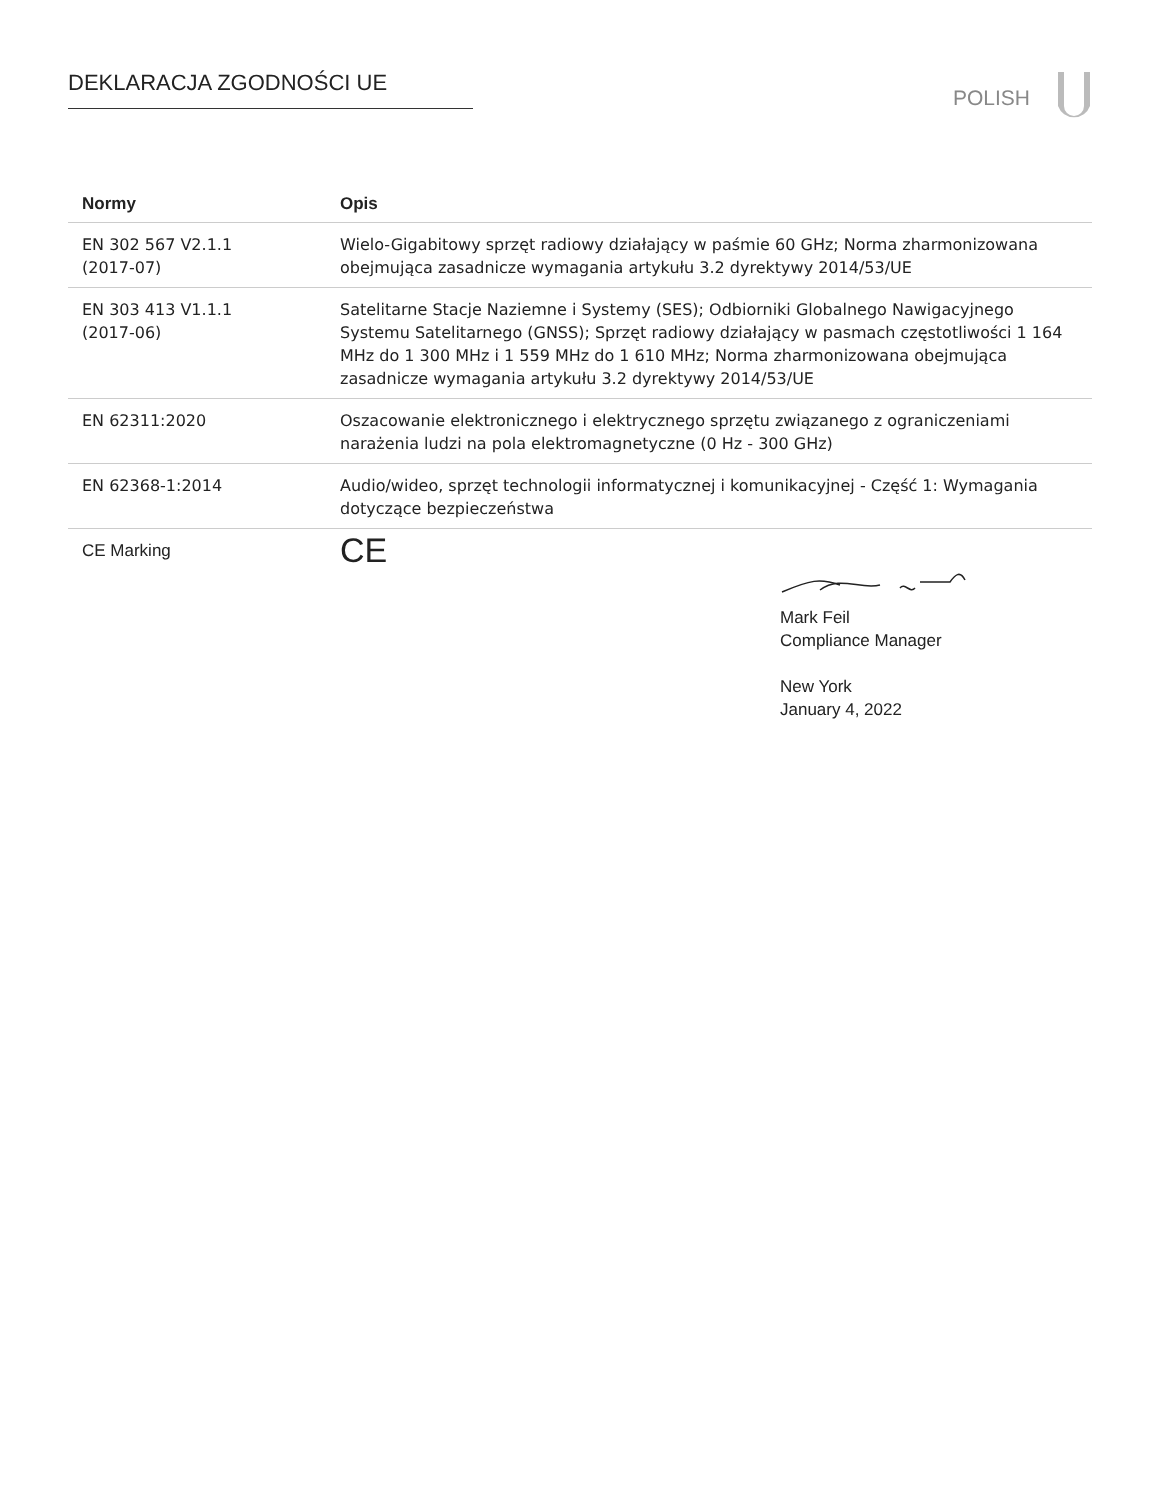DEKLARACJA ZGODNOŚCI UE POLISH
| Normy | Opis |
| --- | --- |
| EN 302 567 V2.1.1 (2017-07) | Wielo-Gigabitowy sprzęt radiowy działający w paśmie 60 GHz; Norma zharmonizowana obejmująca zasadnicze wymagania artykułu 3.2 dyrektywy 2014/53/UE |
| EN 303 413 V1.1.1 (2017-06) | Satelitarne Stacje Naziemne i Systemy (SES); Odbiorniki Globalnego Nawigacyjnego Systemu Satelitarnego (GNSS); Sprzęt radiowy działający w pasmach częstotliwości 1 164 MHz do 1 300 MHz i 1 559 MHz do 1 610 MHz; Norma zharmonizowana obejmująca zasadnicze wymagania artykułu 3.2 dyrektywy 2014/53/UE |
| EN 62311:2020 | Oszacowanie elektronicznego i elektrycznego sprzętu związanego z ograniczeniami narażenia ludzi na pola elektromagnetyczne (0 Hz - 300 GHz) |
| EN 62368-1:2014 | Audio/wideo, sprzęt technologii informatycznej i komunikacyjnej - Część 1: Wymagania dotyczące bezpieczeństwa |
| CE Marking | CE |
Mark Feil
Compliance Manager
New York
January 4, 2022